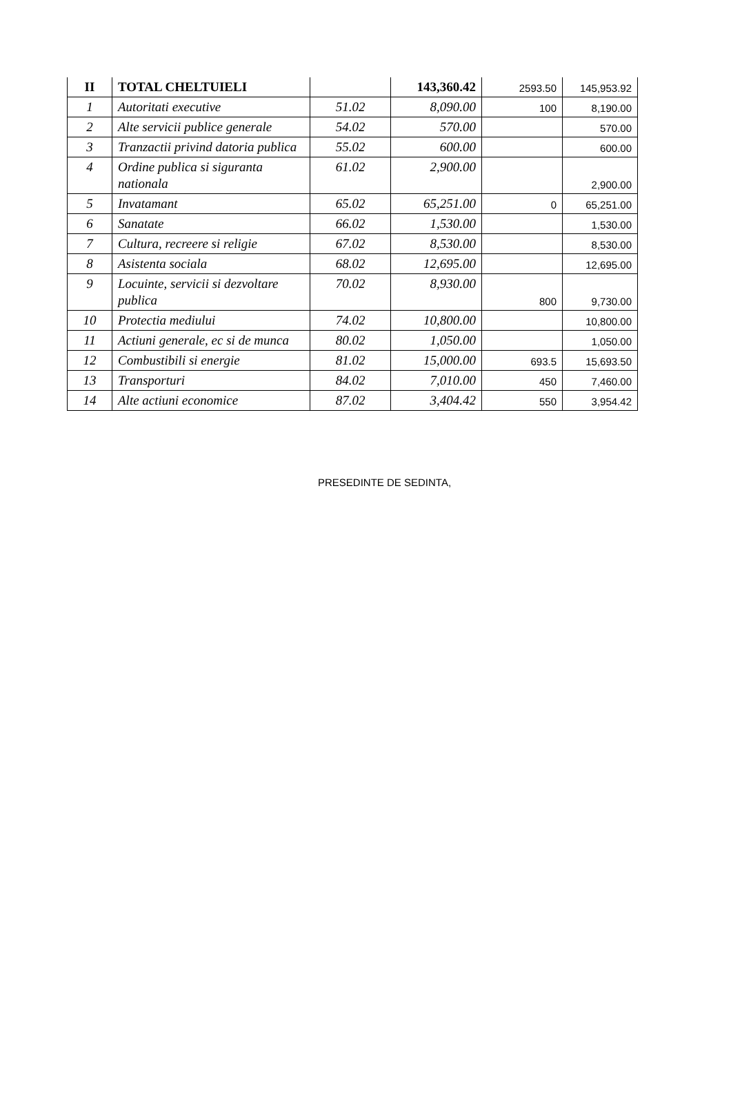| II | TOTAL CHELTUIELI | | 143,360.42 | 2593.50 | 145,953.92 |
| 1 | Autoritati executive | 51.02 | 8,090.00 | 100 | 8,190.00 |
| 2 | Alte servicii publice generale | 54.02 | 570.00 | | 570.00 |
| 3 | Tranzactii privind datoria publica | 55.02 | 600.00 | | 600.00 |
| 4 | Ordine publica si siguranta nationala | 61.02 | 2,900.00 | | 2,900.00 |
| 5 | Invatamant | 65.02 | 65,251.00 | 0 | 65,251.00 |
| 6 | Sanatate | 66.02 | 1,530.00 | | 1,530.00 |
| 7 | Cultura, recreere si religie | 67.02 | 8,530.00 | | 8,530.00 |
| 8 | Asistenta sociala | 68.02 | 12,695.00 | | 12,695.00 |
| 9 | Locuinte, servicii si dezvoltare publica | 70.02 | 8,930.00 | 800 | 9,730.00 |
| 10 | Protectia mediului | 74.02 | 10,800.00 | | 10,800.00 |
| 11 | Actiuni generale, ec si de munca | 80.02 | 1,050.00 | | 1,050.00 |
| 12 | Combustibili si energie | 81.02 | 15,000.00 | 693.5 | 15,693.50 |
| 13 | Transporturi | 84.02 | 7,010.00 | 450 | 7,460.00 |
| 14 | Alte actiuni economice | 87.02 | 3,404.42 | 550 | 3,954.42 |
PRESEDINTE DE SEDINTA,